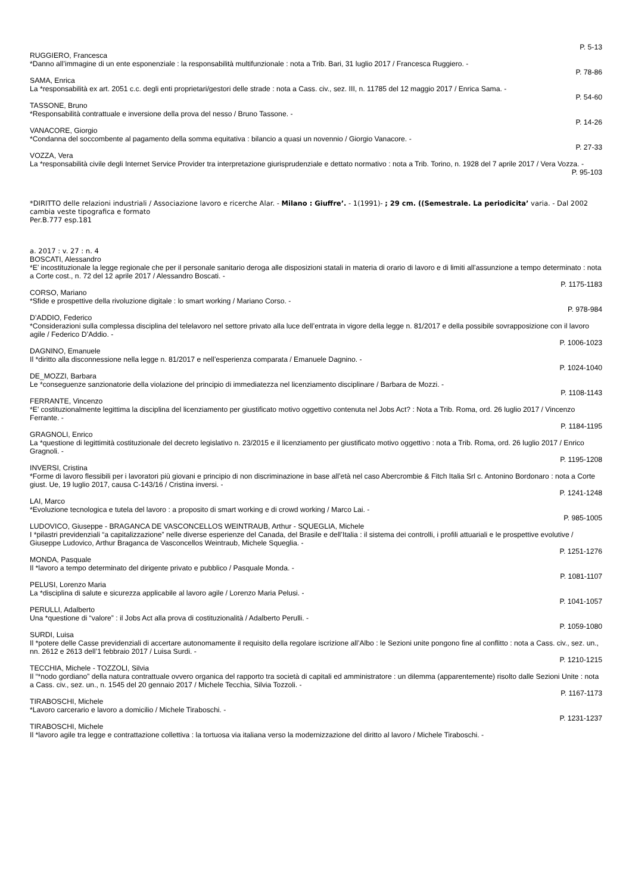P. 5-13
RUGGIERO, Francesca
*Danno all’immagine di un ente esponenziale : la responsabilità multifunzionale : nota a Trib. Bari, 31 luglio 2017 / Francesca Ruggiero. -
P. 78-86
SAMA, Enrica
La *responsabilità ex art. 2051 c.c. degli enti proprietari/gestori delle strade : nota a Cass. civ., sez. III, n. 11785 del 12 maggio 2017 / Enrica Sama. -
P. 54-60
TASSONE, Bruno
*Responsabilità contrattuale e inversione della prova del nesso / Bruno Tassone. -
P. 14-26
VANACORE, Giorgio
*Condanna del soccombente al pagamento della somma equitativa : bilancio a quasi un novennio / Giorgio Vanacore. -
P. 27-33
VOZZA, Vera
La *responsabilità civile degli Internet Service Provider tra interpretazione giurisprudenziale e dettato normativo : nota a Trib. Torino, n. 1928 del 7 aprile 2017 / Vera Vozza. -
P. 95-103
*DIRITTO delle relazioni industriali / Associazione lavoro e ricerche Alar. - Milano : Giuffre’. - 1(1991)- ; 29 cm. ((Semestrale. La periodicita’ varia. - Dal 2002 cambia veste tipografica e formato
Per.B.777 esp.181
a. 2017 : v. 27 : n. 4
BOSCATI, Alessandro
*E’ incostituzionale la legge regionale che per il personale sanitario deroga alle disposizioni statali in materia di orario di lavoro e di limiti all’assunzione a tempo determinato : nota a Corte cost., n. 72 del 12 aprile 2017 / Alessandro Boscati. -
P. 1175-1183
CORSO, Mariano
*Sfide e prospettive della rivoluzione digitale : lo smart working / Mariano Corso. -
P. 978-984
D’ADDIO, Federico
*Considerazioni sulla complessa disciplina del telelavoro nel settore privato alla luce dell’entrata in vigore della legge n. 81/2017 e della possibile sovrapposizione con il lavoro agile / Federico D’Addio. -
P. 1006-1023
DAGNINO, Emanuele
Il *diritto alla disconnessione nella legge n. 81/2017 e nell’esperienza comparata / Emanuele Dagnino. -
P. 1024-1040
DE_MOZZI, Barbara
Le *conseguenze sanzionatorie della violazione del principio di immediatezza nel licenziamento disciplinare / Barbara de Mozzi. -
P. 1108-1143
FERRANTE, Vincenzo
*E’ costituzionalmente legittima la disciplina del licenziamento per giustificato motivo oggettivo contenuta nel Jobs Act? : Nota a Trib. Roma, ord. 26 luglio 2017 / Vincenzo Ferrante. -
P. 1184-1195
GRAGNOLI, Enrico
La *questione di legittimità costituzionale del decreto legislativo n. 23/2015 e il licenziamento per giustificato motivo oggettivo : nota a Trib. Roma, ord. 26 luglio 2017 / Enrico Gragnoli. -
P. 1195-1208
INVERSI, Cristina
*Forme di lavoro flessibili per i lavoratori più giovani e principio di non discriminazione in base all’età nel caso Abercrombie & Fitch Italia Srl c. Antonino Bordonaro : nota a Corte giust. Ue, 19 luglio 2017, causa C-143/16 / Cristina inversi. -
P. 1241-1248
LAI, Marco
*Evoluzione tecnologica e tutela del lavoro : a proposito di smart working e di crowd working / Marco Lai. -
P. 985-1005
LUDOVICO, Giuseppe - BRAGANCA DE VASCONCELLOS WEINTRAUB, Arthur - SQUEGLIA, Michele
I *pilastri previdenziali “a capitalizzazione” nelle diverse esperienze del Canada, del Brasile e dell’Italia : il sistema dei controlli, i profili attuariali e le prospettive evolutive / Giuseppe Ludovico, Arthur Braganca de Vasconcellos Weintraub, Michele Squeglia. -
P. 1251-1276
MONDA, Pasquale
Il *lavoro a tempo determinato del dirigente privato e pubblico / Pasquale Monda. -
P. 1081-1107
PELUSI, Lorenzo Maria
La *disciplina di salute e sicurezza applicabile al lavoro agile / Lorenzo Maria Pelusi. -
P. 1041-1057
PERULLI, Adalberto
Una *questione di “valore” : il Jobs Act alla prova di costituzionalità / Adalberto Perulli. -
P. 1059-1080
SURDI, Luisa
Il *potere delle Casse previdenziali di accertare autonomamente il requisito della regolare iscrizione all’Albo : le Sezioni unite pongono fine al conflitto : nota a Cass. civ., sez. un., nn. 2612 e 2613 dell’1 febbraio 2017 / Luisa Surdi. -
P. 1210-1215
TECCHIA, Michele - TOZZOLI, Silvia
Il “*nodo gordiano” della natura contrattuale ovvero organica del rapporto tra società di capitali ed amministratore : un dilemma (apparentemente) risolto dalle Sezioni Unite : nota a Cass. civ., sez. un., n. 1545 del 20 gennaio 2017 / Michele Tecchia, Silvia Tozzoli. -
P. 1167-1173
TIRABOSCHI, Michele
*Lavoro carcerario e lavoro a domicilio / Michele Tiraboschi. -
P. 1231-1237
TIRABOSCHI, Michele
Il *lavoro agile tra legge e contrattazione collettiva : la tortuosa via italiana verso la modernizzazione del diritto al lavoro / Michele Tiraboschi. -